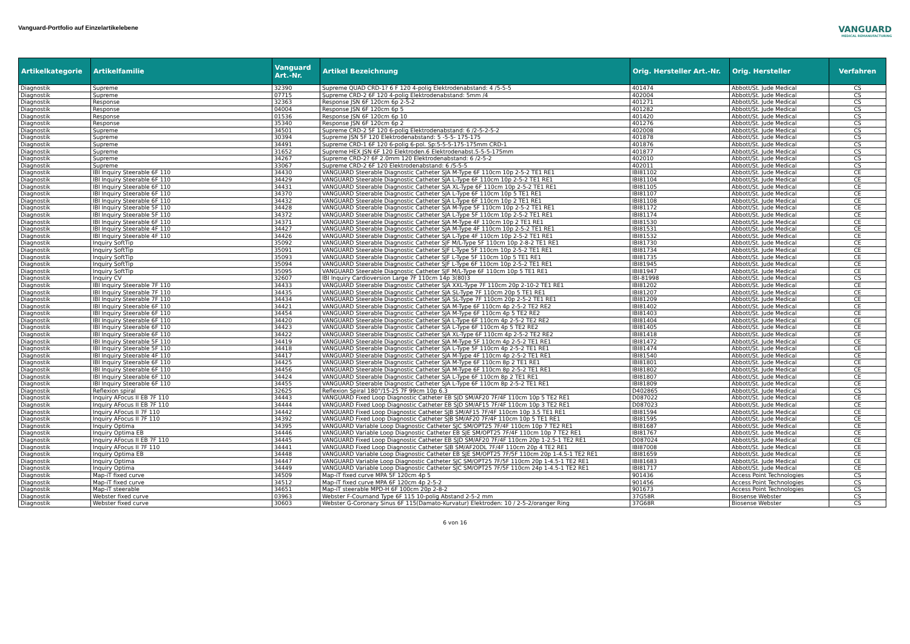Vanguard-Portfolio auf Einzelartikelebene
VANGUARD
MEDICAL REMANUFACTURING
| Artikelkategorie | Artikelfamilie | Vanguard Art.-Nr. | Artikel Bezeichnung | Orig. Hersteller Art.-Nr. | Orig. Hersteller | Verfahren |
| --- | --- | --- | --- | --- | --- | --- |
| Diagnostik | Supreme | 32390 | Supreme QUAD CRD-1? 6 F 120 4-polig Elektrodenabstand: 4 /5-5-5 | 401474 | Abbott/St. Jude Medical | CS |
| Diagnostik | Supreme | 07715 | Supreme CRD-2 6F 120 4-polig Elektrodenabstand: 5mm /4 | 402004 | Abbott/St. Jude Medical | CS |
| Diagnostik | Response | 32363 | Response JSN 6F 120cm 6p 2-5-2 | 401271 | Abbott/St. Jude Medical | CS |
| Diagnostik | Response | 04004 | Response JSN 6F 120cm 6p 5 | 401282 | Abbott/St. Jude Medical | CS |
| Diagnostik | Response | 01536 | Response JSN 6F 120cm 6p 10 | 401420 | Abbott/St. Jude Medical | CS |
| Diagnostik | Response | 35340 | Response JSN 6F 120cm 6p 2 | 401276 | Abbott/St. Jude Medical | CS |
| Diagnostik | Supreme | 34501 | Supreme CRD-2 5F 120 6-polig Elektrodenabstand: 6 /2-5-2-5-2 | 402008 | Abbott/St. Jude Medical | CS |
| Diagnostik | Supreme | 30394 | Supreme JSN 5F 120 Elektrodenabstand: 5 -5-5- 175-175 | 401878 | Abbott/St. Jude Medical | CS |
| Diagnostik | Supreme | 34491 | Supreme CRD-1 6F 120 6-polig 6-pol. Sp:5-5-5-175-175mm CRD-1 | 401876 | Abbott/St. Jude Medical | CS |
| Diagnostik | Supreme | 31652 | Supreme HEX JSN 6F 120 Elektroden.6 Elektrodenabst.5-5-5-175mm | 401877 | Abbott/St. Jude Medical | CS |
| Diagnostik | Supreme | 34267 | Supreme CRD-2? 6F 2.0mm 120 Elektrodenabstand: 6 /2-5-2 | 402010 | Abbott/St. Jude Medical | CS |
| Diagnostik | Supreme | 33067 | Supreme CRD-2 6F 120 Elektrodenabstand: 6 /5-5-5 | 402011 | Abbott/St. Jude Medical | CS |
| Diagnostik | IBI Inquiry Steerable 6F 110 | 34430 | VANGUARD Steerable Diagnostic Catheter SJA M-Type 6F 110cm 10p 2-5-2 TE1 RE1 | IBI81102 | Abbott/St. Jude Medical | CE |
| Diagnostik | IBI Inquiry Steerable 6F 110 | 34429 | VANGUARD Steerable Diagnostic Catheter SJA L-Type 6F 110cm 10p 2-5-2 TE1 RE1 | IBI81104 | Abbott/St. Jude Medical | CE |
| Diagnostik | IBI Inquiry Steerable 6F 110 | 34431 | VANGUARD Steerable Diagnostic Catheter SJA XL-Type 6F 110cm 10p 2-5-2 TE1 RE1 | IBI81105 | Abbott/St. Jude Medical | CE |
| Diagnostik | IBI Inquiry Steerable 6F 110 | 34370 | VANGUARD Steerable Diagnostic Catheter SJA L-Type 6F 110cm 10p 5 TE1 RE1 | IBI81107 | Abbott/St. Jude Medical | CE |
| Diagnostik | IBI Inquiry Steerable 6F 110 | 34432 | VANGUARD Steerable Diagnostic Catheter SJA L-Type 6F 110cm 10p 2 TE1 RE1 | IBI81108 | Abbott/St. Jude Medical | CE |
| Diagnostik | IBI Inquiry Steerable 5F 110 | 34428 | VANGUARD Steerable Diagnostic Catheter SJA M-Type 5F 110cm 10p 2-5-2 TE1 RE1 | IBI81172 | Abbott/St. Jude Medical | CE |
| Diagnostik | IBI Inquiry Steerable 5F 110 | 34372 | VANGUARD Steerable Diagnostic Catheter SJA L-Type 5F 110cm 10p 2-5-2 TE1 RE1 | IBI81174 | Abbott/St. Jude Medical | CE |
| Diagnostik | IBI Inquiry Steerable 6F 110 | 34371 | VANGUARD Steerable Diagnostic Catheter SJA M-Type 4F 110cm 10p 2 TE1 RE1 | IBI81530 | Abbott/St. Jude Medical | CE |
| Diagnostik | IBI Inquiry Steerable 4F 110 | 34427 | VANGUARD Steerable Diagnostic Catheter SJA M-Type 4F 110cm 10p 2-5-2 TE1 RE1 | IBI81531 | Abbott/St. Jude Medical | CE |
| Diagnostik | IBI Inquiry Steerable 4F 110 | 34426 | VANGUARD Steerable Diagnostic Catheter SJA L-Type 4F 110cm 10p 2-5-2 TE1 RE1 | IBI81532 | Abbott/St. Jude Medical | CE |
| Diagnostik | Inquiry SoftTip | 35092 | VANGUARD Steerable Diagnostic Catheter SJF M/L-Type 5F 110cm 10p 2-8-2 TE1 RE1 | IBI81730 | Abbott/St. Jude Medical | CE |
| Diagnostik | Inquiry SoftTip | 35091 | VANGUARD Steerable Diagnostic Catheter SJF L-Type 5F 110cm 10p 2-5-2 TE1 RE1 | IBI81734 | Abbott/St. Jude Medical | CE |
| Diagnostik | Inquiry SoftTip | 35093 | VANGUARD Steerable Diagnostic Catheter SJF L-Type 5F 110cm 10p 5 TE1 RE1 | IBI81735 | Abbott/St. Jude Medical | CE |
| Diagnostik | Inquiry SoftTip | 35094 | VANGUARD Steerable Diagnostic Catheter SJF L-Type 6F 110cm 10p 2-5-2 TE1 RE1 | IBI81945 | Abbott/St. Jude Medical | CE |
| Diagnostik | Inquiry SoftTip | 35095 | VANGUARD Steerable Diagnostic Catheter SJF M/L-Type 6F 110cm 10p 5 TE1 RE1 | IBI81947 | Abbott/St. Jude Medical | CE |
| Diagnostik | Inquiry CV | 32607 | IBI Inquiry Cardioversion Large 7F 110cm 14p 3(80)3 | IBI-81998 | Abbott/St. Jude Medical | CS |
| Diagnostik | IBI Inquiry Steerable 7F 110 | 34433 | VANGUARD Steerable Diagnostic Catheter SJA XXL-Type 7F 110cm 20p 2-10-2 TE1 RE1 | IBI81202 | Abbott/St. Jude Medical | CE |
| Diagnostik | IBI Inquiry Steerable 7F 110 | 34435 | VANGUARD Steerable Diagnostic Catheter SJA SL-Type 7F 110cm 20p 5 TE1 RE1 | IBI81207 | Abbott/St. Jude Medical | CE |
| Diagnostik | IBI Inquiry Steerable 7F 110 | 34434 | VANGUARD Steerable Diagnostic Catheter SJA SL-Type 7F 110cm 20p 2-5-2 TE1 RE1 | IBI81209 | Abbott/St. Jude Medical | CE |
| Diagnostik | IBI Inquiry Steerable 6F 110 | 34421 | VANGUARD Steerable Diagnostic Catheter SJA M-Type 6F 110cm 4p 2-5-2 TE2 RE2 | IBI81402 | Abbott/St. Jude Medical | CE |
| Diagnostik | IBI Inquiry Steerable 6F 110 | 34454 | VANGUARD Steerable Diagnostic Catheter SJA M-Type 6F 110cm 4p 5 TE2 RE2 | IBI81403 | Abbott/St. Jude Medical | CE |
| Diagnostik | IBI Inquiry Steerable 6F 110 | 34420 | VANGUARD Steerable Diagnostic Catheter SJA L-Type 6F 110cm 4p 2-5-2 TE2 RE2 | IBI81404 | Abbott/St. Jude Medical | CE |
| Diagnostik | IBI Inquiry Steerable 6F 110 | 34423 | VANGUARD Steerable Diagnostic Catheter SJA L-Type 6F 110cm 4p 5 TE2 RE2 | IBI81405 | Abbott/St. Jude Medical | CE |
| Diagnostik | IBI Inquiry Steerable 6F 110 | 34422 | VANGUARD Steerable Diagnostic Catheter SJA XL-Type 6F 110cm 4p 2-5-2 TE2 RE2 | IBI81418 | Abbott/St. Jude Medical | CE |
| Diagnostik | IBI Inquiry Steerable 5F 110 | 34419 | VANGUARD Steerable Diagnostic Catheter SJA M-Type 5F 110cm 4p 2-5-2 TE1 RE1 | IBI81472 | Abbott/St. Jude Medical | CE |
| Diagnostik | IBI Inquiry Steerable 5F 110 | 34418 | VANGUARD Steerable Diagnostic Catheter SJA L-Type 5F 110cm 4p 2-5-2 TE1 RE1 | IBI81474 | Abbott/St. Jude Medical | CE |
| Diagnostik | IBI Inquiry Steerable 4F 110 | 34417 | VANGUARD Steerable Diagnostic Catheter SJA M-Type 4F 110cm 4p 2-5-2 TE1 RE1 | IBI81540 | Abbott/St. Jude Medical | CE |
| Diagnostik | IBI Inquiry Steerable 6F 110 | 34425 | VANGUARD Steerable Diagnostic Catheter SJA M-Type 6F 110cm 8p 2 TE1 RE1 | IBI81801 | Abbott/St. Jude Medical | CE |
| Diagnostik | IBI Inquiry Steerable 6F 110 | 34456 | VANGUARD Steerable Diagnostic Catheter SJA M-Type 6F 110cm 8p 2-5-2 TE1 RE1 | IBI81802 | Abbott/St. Jude Medical | CE |
| Diagnostik | IBI Inquiry Steerable 6F 110 | 34424 | VANGUARD Steerable Diagnostic Catheter SJA L-Type 6F 110cm 8p 2 TE1 RE1 | IBI81807 | Abbott/St. Jude Medical | CE |
| Diagnostik | IBI Inquiry Steerable 6F 110 | 34455 | VANGUARD Steerable Diagnostic Catheter SJA L-Type 6F 110cm 8p 2-5-2 TE1 RE1 | IBI81809 | Abbott/St. Jude Medical | CE |
| Diagnostik | Reflexion spiral | 32625 | Reflexion Spiral 180°/15-25 7F 99cm 10p 6.3 | D402865 | Abbott/St. Jude Medical | CS |
| Diagnostik | Inquiry AFocus II EB 7F 110 | 34443 | VANGUARD Fixed Loop Diagnostic Catheter EB SJD SM/AF20 7F/4F 110cm 10p 5 TE2 RE1 | D087022 | Abbott/St. Jude Medical | CE |
| Diagnostik | Inquiry AFocus II EB 7F 110 | 34444 | VANGUARD Fixed Loop Diagnostic Catheter EB SJD SM/AF15 7F/4F 110cm 10p 3 TE2 RE1 | D087023 | Abbott/St. Jude Medical | CE |
| Diagnostik | Inquiry AFocus II 7F 110 | 34442 | VANGUARD Fixed Loop Diagnostic Catheter SJB SM/AF15 7F/4F 110cm 10p 3.5 TE1 RE1 | IBI81594 | Abbott/St. Jude Medical | CE |
| Diagnostik | Inquiry AFocus II 7F 110 | 34392 | VANGUARD Fixed Loop Diagnostic Catheter SJB SM/AF20 7F/4F 110cm 10p 5 TE1 RE1 | IBI81595 | Abbott/St. Jude Medical | CE |
| Diagnostik | Inquiry Optima | 34395 | VANGUARD Variable Loop Diagnostic Catheter SJC SM/OPT25 7F/4F 110cm 10p 7 TE2 RE1 | IBI81687 | Abbott/St. Jude Medical | CE |
| Diagnostik | Inquiry Optima EB | 34446 | VANGUARD Variable Loop Diagnostic Catheter EB SJE SM/OPT25 7F/4F 110cm 10p 7 TE2 RE1 | IBI81767 | Abbott/St. Jude Medical | CE |
| Diagnostik | Inquiry AFocus II EB 7F 110 | 34445 | VANGUARD Fixed Loop Diagnostic Catheter EB SJD SM/AF20 7F/4F 110cm 20p 1-2.5-1 TE2 RE1 | D087024 | Abbott/St. Jude Medical | CE |
| Diagnostik | Inquiry AFocus II 7F 110 | 34441 | VANGUARD Fixed Loop Diagnostic Catheter SJB SM/AF20DL 7F/4F 110cm 20p 4 TE2 RE1 | IBI87008 | Abbott/St. Jude Medical | CE |
| Diagnostik | Inquiry Optima EB | 34448 | VANGUARD Variable Loop Diagnostic Catheter EB SJE SM/OPT25 7F/5F 110cm 20p 1-4.5-1 TE2 RE1 | IBI81659 | Abbott/St. Jude Medical | CE |
| Diagnostik | Inquiry Optima | 34447 | VANGUARD Variable Loop Diagnostic Catheter SJC SM/OPT25 7F/5F 110cm 20p 1-4.5-1 TE2 RE1 | IBI81683 | Abbott/St. Jude Medical | CE |
| Diagnostik | Inquiry Optima | 34449 | VANGUARD Variable Loop Diagnostic Catheter SJC SM/OPT25 7F/5F 110cm 24p 1-4.5-1 TE2 RE1 | IBI81717 | Abbott/St. Jude Medical | CE |
| Diagnostik | Map-iT fixed curve | 34509 | Map-iT fixed curve MPA 5F 120cm 4p 5 | 901436 | Access Point Technologies | CS |
| Diagnostik | Map-iT fixed curve | 34512 | Map-iT fixed curve MPA 6F 120cm 4p 2-5-2 | 901456 | Access Point Technologies | CS |
| Diagnostik | Map-iT steerable | 34651 | Map-iT steerable MPD-H 6F 100cm 20p 2-8-2 | 901673 | Access Point Technologies | CS |
| Diagnostik | Webster fixed curve | 03963 | Webster F-Cournand Type 6F 115 10-polig Abstand 2-5-2 mm | 37G58R | Biosense Webster | CS |
| Diagnostik | Webster fixed curve | 30603 | Webster G-Coronary Sinus 6F 115(Damato-Kurvatur) Elektroden: 10 / 2-5-2/oranger Ring | 37G68R | Biosense Webster | CS |
6 von 16